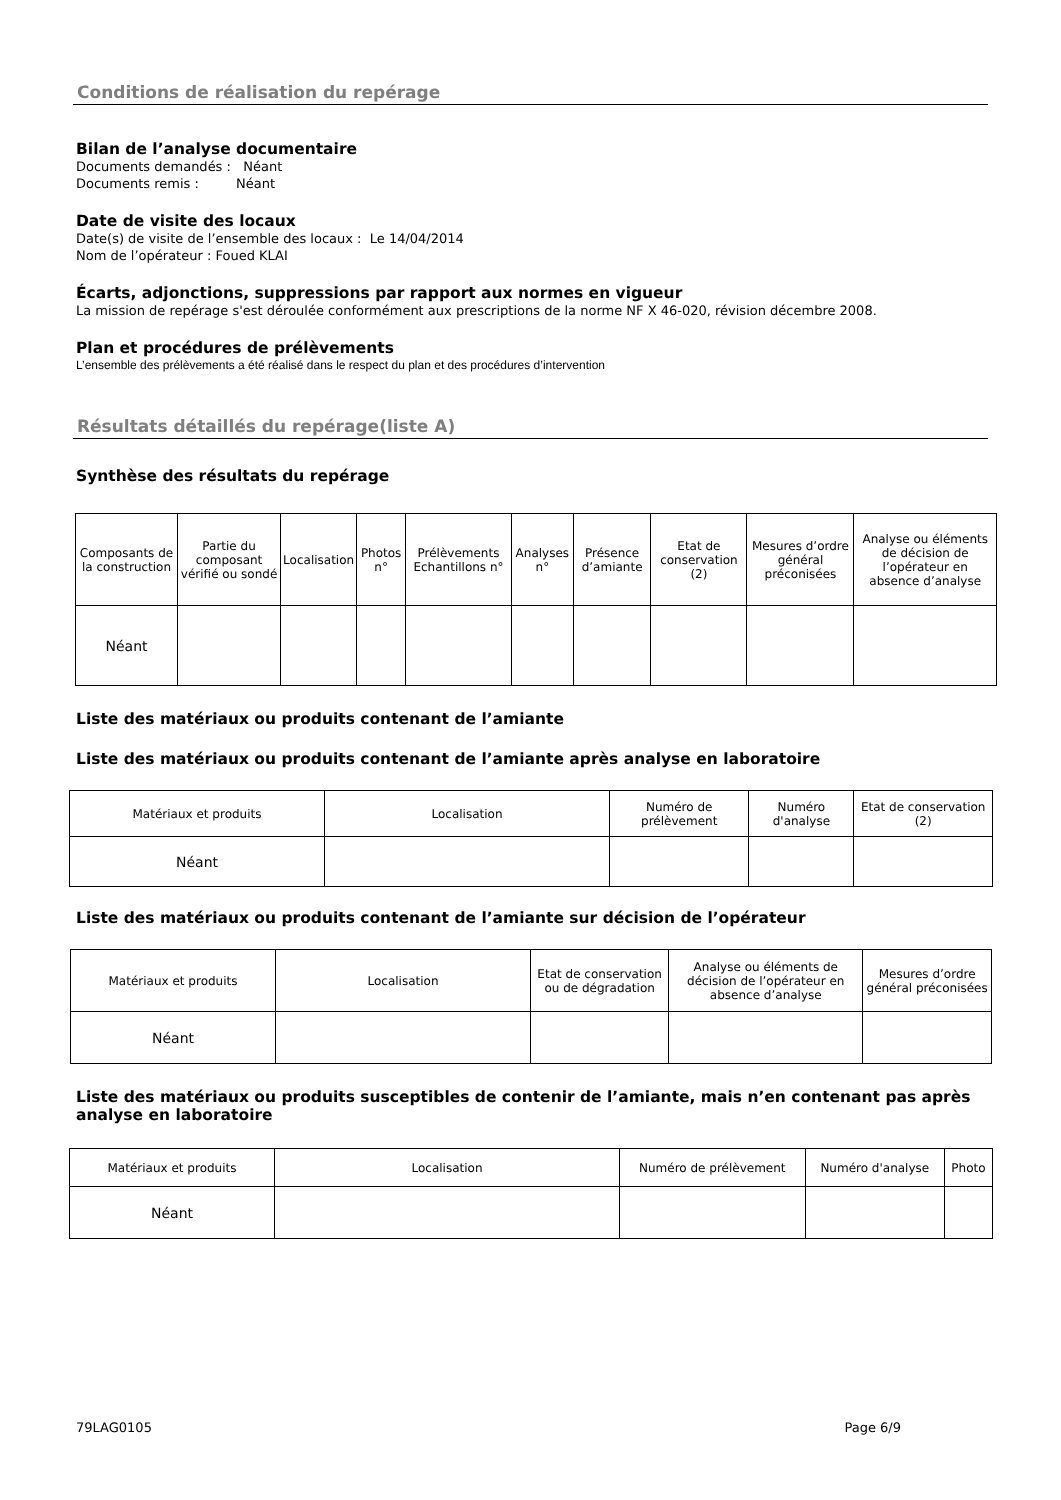Conditions de réalisation du repérage
Bilan de l’analyse documentaire
Documents demandés : Néant
Documents remis : Néant
Date de visite des locaux
Date(s) de visite de l’ensemble des locaux : Le 14/04/2014
Nom de l’opérateur : Foued KLAI
Écarts, adjonctions, suppressions par rapport aux normes en vigueur
La mission de repérage s'est déroulée conformément aux prescriptions de la norme NF X 46-020, révision décembre 2008.
Plan et procédures de prélèvements
L’ensemble des prélèvements a été réalisé dans le respect du plan et des procédures d’intervention
Résultats détaillés du repérage(liste A)
Synthèse des résultats du repérage
| Composants de la construction | Partie du composant vérifié ou sondé | Localisation | Photos n° | Prélèvements Echantillons n° | Analyses n° | Présence d’amiante | Etat de conservation (2) | Mesures d’ordre général préconisées | Analyse ou éléments de décision de l’opérateur en absence d’analyse |
| --- | --- | --- | --- | --- | --- | --- | --- | --- | --- |
| Néant | | | | | | | | | |
Liste des matériaux ou produits contenant de l’amiante
Liste des matériaux ou produits contenant de l’amiante après analyse en laboratoire
| Matériaux et produits | Localisation | Numéro de prélèvement | Numéro d'analyse | Etat de conservation (2) |
| --- | --- | --- | --- | --- |
| Néant | | | | |
Liste des matériaux ou produits contenant de l’amiante sur décision de l’opérateur
| Matériaux et produits | Localisation | Etat de conservation ou de dégradation | Analyse ou éléments de décision de l’opérateur en absence d’analyse | Mesures d’ordre général préconisées |
| --- | --- | --- | --- | --- |
| Néant | | | | |
Liste des matériaux ou produits susceptibles de contenir de l’amiante, mais n’en contenant pas après analyse en laboratoire
| Matériaux et produits | Localisation | Numéro de prélèvement | Numéro d'analyse | Photo |
| --- | --- | --- | --- | --- |
| Néant | | | | |
79LAG0105 Page 6/9